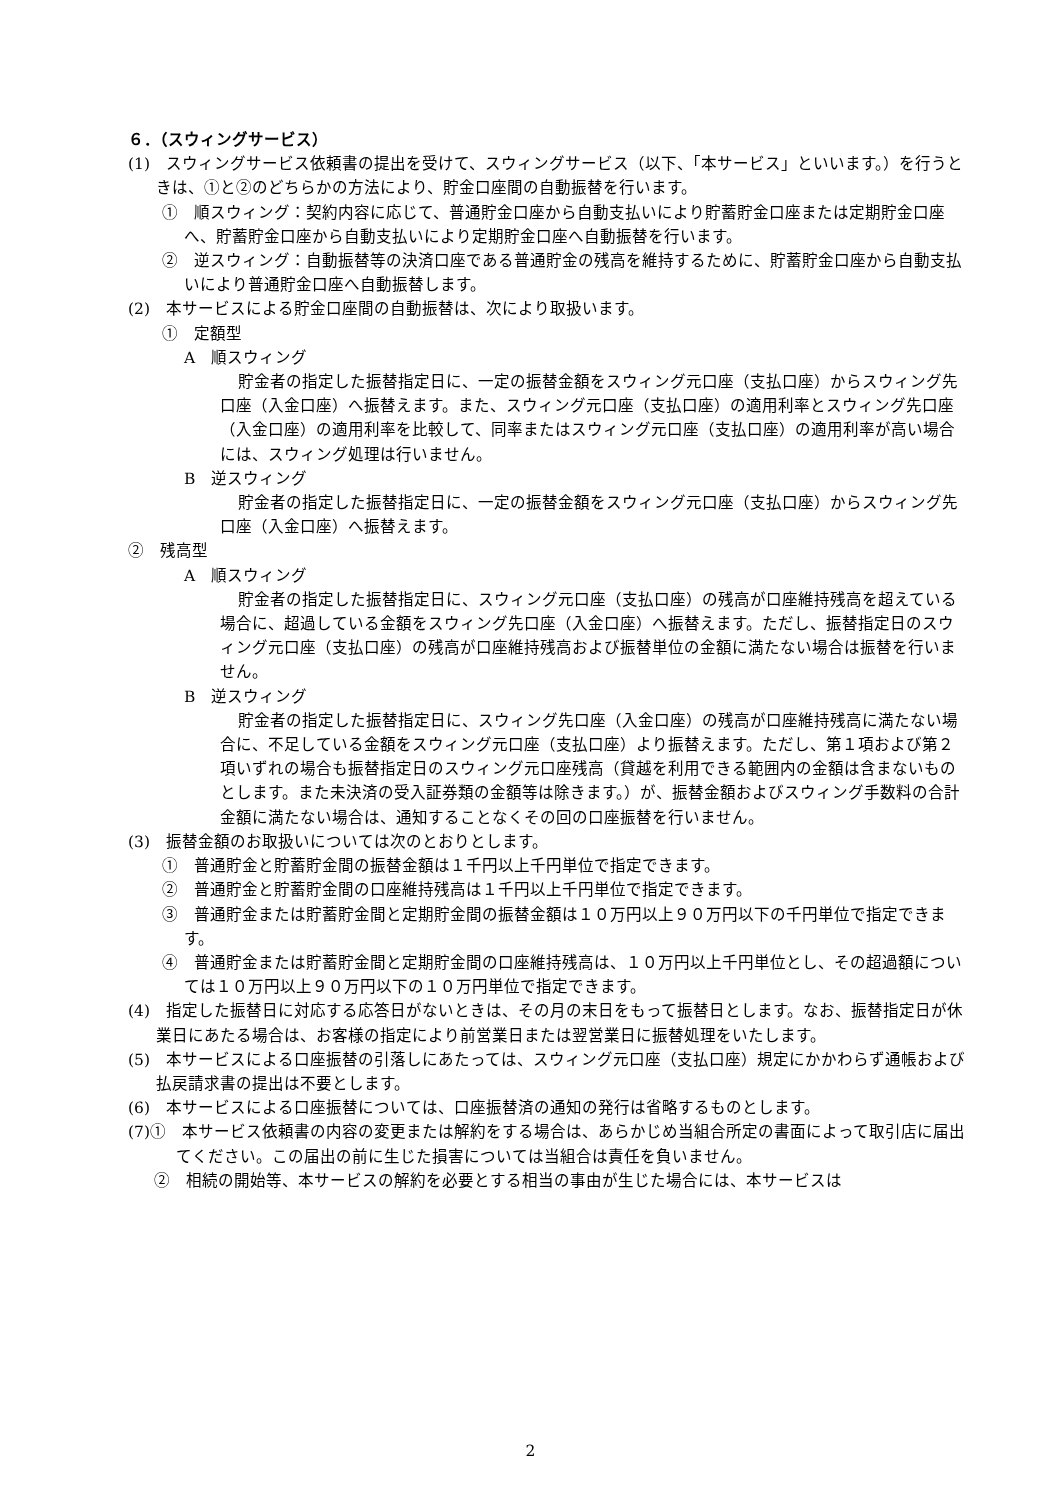６．（スウィングサービス）
(1)　スウィングサービス依頼書の提出を受けて、スウィングサービス（以下、「本サービス」といいます。）を行うときは、①と②のどちらかの方法により、貯金口座間の自動振替を行います。
①　順スウィング：契約内容に応じて、普通貯金口座から自動支払いにより貯蓄貯金口座または定期貯金口座へ、貯蓄貯金口座から自動支払いにより定期貯金口座へ自動振替を行います。
②　逆スウィング：自動振替等の決済口座である普通貯金の残高を維持するために、貯蓄貯金口座から自動支払いにより普通貯金口座へ自動振替します。
(2)　本サービスによる貯金口座間の自動振替は、次により取扱います。
①　定額型
A　順スウィング
貯金者の指定した振替指定日に、一定の振替金額をスウィング元口座（支払口座）からスウィング先口座（入金口座）へ振替えます。また、スウィング元口座（支払口座）の適用利率とスウィング先口座（入金口座）の適用利率を比較して、同率またはスウィング元口座（支払口座）の適用利率が高い場合には、スウィング処理は行いません。
B　逆スウィング
貯金者の指定した振替指定日に、一定の振替金額をスウィング元口座（支払口座）からスウィング先口座（入金口座）へ振替えます。
②　残高型
A　順スウィング
貯金者の指定した振替指定日に、スウィング元口座（支払口座）の残高が口座維持残高を超えている場合に、超過している金額をスウィング先口座（入金口座）へ振替えます。ただし、振替指定日のスウィング元口座（支払口座）の残高が口座維持残高および振替単位の金額に満たない場合は振替を行いません。
B　逆スウィング
貯金者の指定した振替指定日に、スウィング先口座（入金口座）の残高が口座維持残高に満たない場合に、不足している金額をスウィング元口座（支払口座）より振替えます。ただし、第１項および第２項いずれの場合も振替指定日のスウィング元口座残高（貸越を利用できる範囲内の金額は含まないものとします。また未決済の受入証券類の金額等は除きます。）が、振替金額およびスウィング手数料の合計金額に満たない場合は、通知することなくその回の口座振替を行いません。
(3)　振替金額のお取扱いについては次のとおりとします。
①　普通貯金と貯蓄貯金間の振替金額は１千円以上千円単位で指定できます。
②　普通貯金と貯蓄貯金間の口座維持残高は１千円以上千円単位で指定できます。
③　普通貯金または貯蓄貯金間と定期貯金間の振替金額は１０万円以上９０万円以下の千円単位で指定できます。
④　普通貯金または貯蓄貯金間と定期貯金間の口座維持残高は、１０万円以上千円単位とし、その超過額については１０万円以上９０万円以下の１０万円単位で指定できます。
(4)　指定した振替日に対応する応答日がないときは、その月の末日をもって振替日とします。なお、振替指定日が休業日にあたる場合は、お客様の指定により前営業日または翌営業日に振替処理をいたします。
(5)　本サービスによる口座振替の引落しにあたっては、スウィング元口座（支払口座）規定にかかわらず通帳および払戻請求書の提出は不要とします。
(6)　本サービスによる口座振替については、口座振替済の通知の発行は省略するものとします。
(7)①　本サービス依頼書の内容の変更または解約をする場合は、あらかじめ当組合所定の書面によって取引店に届出てください。この届出の前に生じた損害については当組合は責任を負いません。
②　相続の開始等、本サービスの解約を必要とする相当の事由が生じた場合には、本サービスは
2